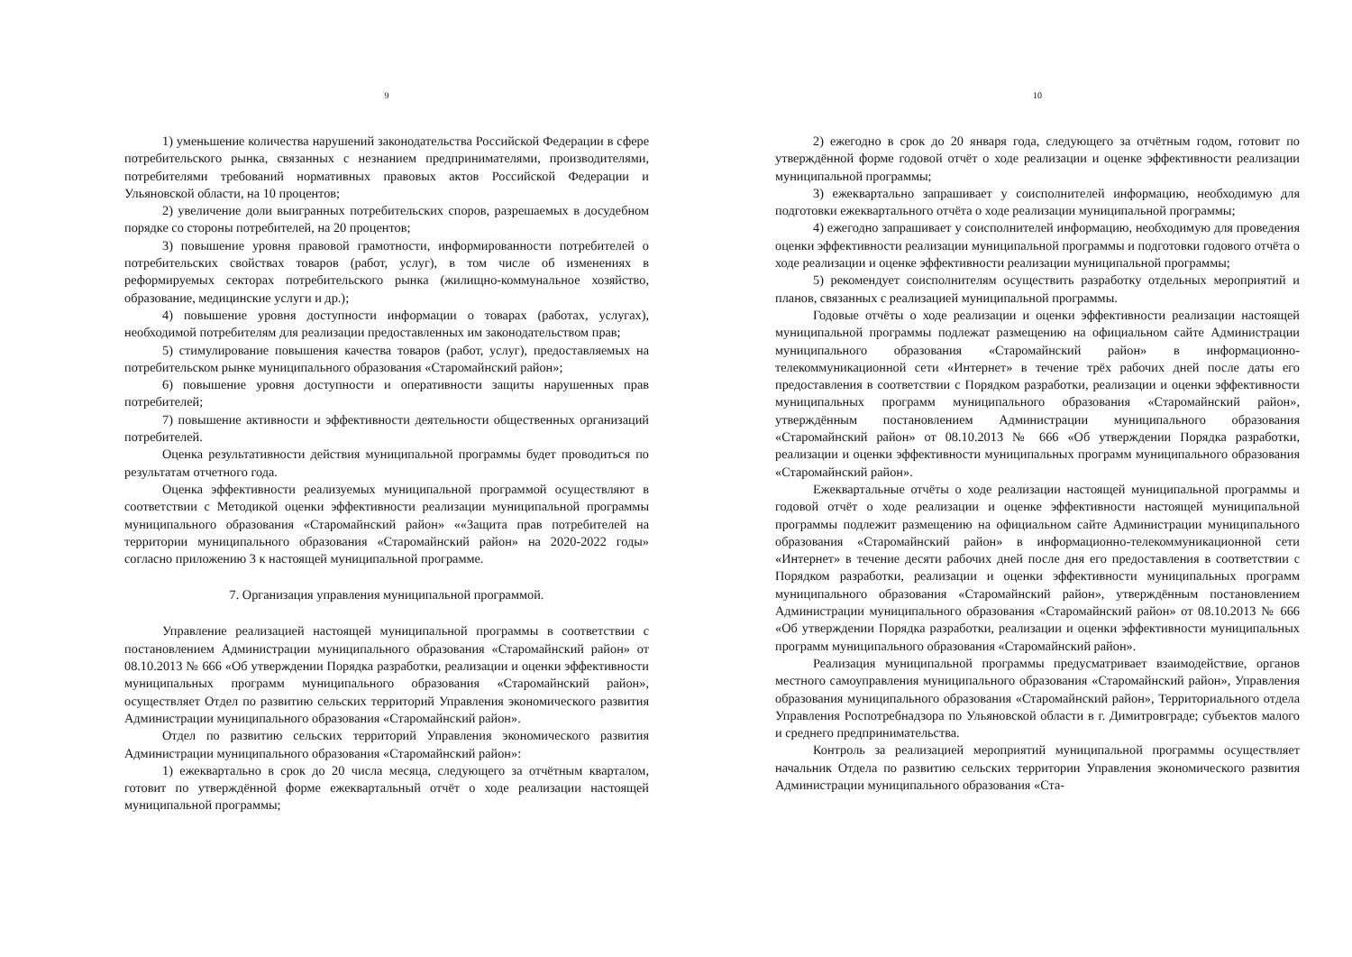9
1) уменьшение количества нарушений законодательства Российской Федерации в сфере потребительского рынка, связанных с незнанием предпринимателями, производителями, потребителями требований нормативных правовых актов Российской Федерации и Ульяновской области, на 10 процентов;
2) увеличение доли выигранных потребительских споров, разрешаемых в досудебном порядке со стороны потребителей, на 20 процентов;
3) повышение уровня правовой грамотности, информированности потребителей о потребительских свойствах товаров (работ, услуг), в том числе об изменениях в реформируемых секторах потребительского рынка (жилищно-коммунальное хозяйство, образование, медицинские услуги и др.);
4) повышение уровня доступности информации о товарах (работах, услугах), необходимой потребителям для реализации предоставленных им законодательством прав;
5) стимулирование повышения качества товаров (работ, услуг), предоставляемых на потребительском рынке муниципального образования «Старомайнский район»;
6) повышение уровня доступности и оперативности защиты нарушенных прав потребителей;
7) повышение активности и эффективности деятельности общественных организаций потребителей.
Оценка результативности действия муниципальной программы будет проводиться по результатам отчетного года.
Оценка эффективности реализуемых муниципальной программой осуществляют в соответствии с Методикой оценки эффективности реализации муниципальной программы муниципального образования «Старомайнский район» ««Защита прав потребителей на территории муниципального образования «Старомайнский район» на 2020-2022 годы» согласно приложению 3 к настоящей муниципальной программе.
7. Организация управления муниципальной программой.
Управление реализацией настоящей муниципальной программы в соответствии с постановлением Администрации муниципального образования «Старомайнский район» от 08.10.2013 № 666 «Об утверждении Порядка разработки, реализации и оценки эффективности муниципальных программ муниципального образования «Старомайнский район», осуществляет Отдел по развитию сельских территорий Управления экономического развития Администрации муниципального образования «Старомайнский район».
Отдел по развитию сельских территорий Управления экономического развития Администрации муниципального образования «Старомайнский район»:
1) ежеквартально в срок до 20 числа месяца, следующего за отчётным кварталом, готовит по утверждённой форме ежеквартальный отчёт о ходе реализации настоящей муниципальной программы;
10
2) ежегодно в срок до 20 января года, следующего за отчётным годом, готовит по утверждённой форме годовой отчёт о ходе реализации и оценке эффективности реализации муниципальной программы;
3) ежеквартально запрашивает у соисполнителей информацию, необходимую для подготовки ежеквартального отчёта о ходе реализации муниципальной программы;
4) ежегодно запрашивает у соисполнителей информацию, необходимую для проведения оценки эффективности реализации муниципальной программы и подготовки годового отчёта о ходе реализации и оценке эффективности реализации муниципальной программы;
5) рекомендует соисполнителям осуществить разработку отдельных мероприятий и планов, связанных с реализацией муниципальной программы.
Годовые отчёты о ходе реализации и оценки эффективности реализации настоящей муниципальной программы подлежат размещению на официальном сайте Администрации муниципального образования «Старомайнский район» в информационно-телекоммуникационной сети «Интернет» в течение трёх рабочих дней после даты его предоставления в соответствии с Порядком разработки, реализации и оценки эффективности муниципальных программ муниципального образования «Старомайнский район», утверждённым постановлением Администрации муниципального образования «Старомайнский район» от 08.10.2013 № 666 «Об утверждении Порядка разработки, реализации и оценки эффективности муниципальных программ муниципального образования «Старомайнский район».
Ежеквартальные отчёты о ходе реализации настоящей муниципальной программы и годовой отчёт о ходе реализации и оценке эффективности настоящей муниципальной программы подлежит размещению на официальном сайте Администрации муниципального образования «Старомайнский район» в информационно-телекоммуникационной сети «Интернет» в течение десяти рабочих дней после дня его предоставления в соответствии с Порядком разработки, реализации и оценки эффективности муниципальных программ муниципального образования «Старомайнский район», утверждённым постановлением Администрации муниципального образования «Старомайнский район» от 08.10.2013 № 666 «Об утверждении Порядка разработки, реализации и оценки эффективности муниципальных программ муниципального образования «Старомайнский район».
Реализация муниципальной программы предусматривает взаимодействие, органов местного самоуправления муниципального образования «Старомайнский район», Управления образования муниципального образования «Старомайнский район», Территориального отдела Управления Роспотребнадзора по Ульяновской области в г. Димитровграде; субъектов малого и среднего предпринимательства.
Контроль за реализацией мероприятий муниципальной программы осуществляет начальник Отдела по развитию сельских территории Управления экономического развития Администрации муниципального образования «Ста-